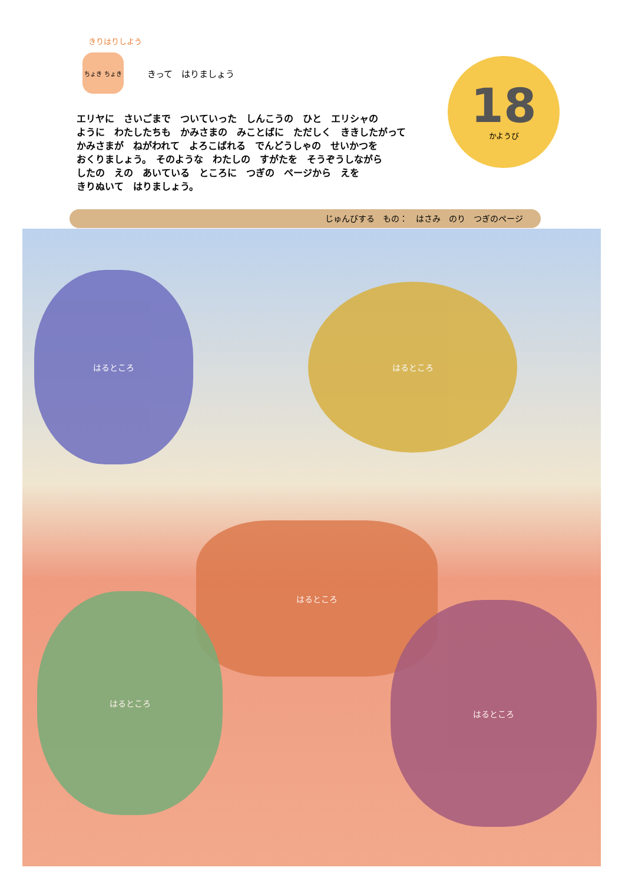きりはりしよう
ちょき ちょき
きって　はりましょう
18
かようび
エリヤに　さいごまで　ついていった　しんこうの　ひと　エリシャの
ように　わたしたちも　かみさまの　みことばに　ただしく　ききしたがって
かみさまが　ねがわれて　よろこばれる　でんどうしゃの　せいかつを
おくりましょう。　そのような　わたしの　すがたを　そうぞうしながら
したの　えの　あいている　ところに　つぎの　ページから　えを
きりぬいて　はりましょう。
じゅんびする　もの：　はさみ　のり　つぎのページ
はるところ
はるところ
はるところ
はるところ
はるところ